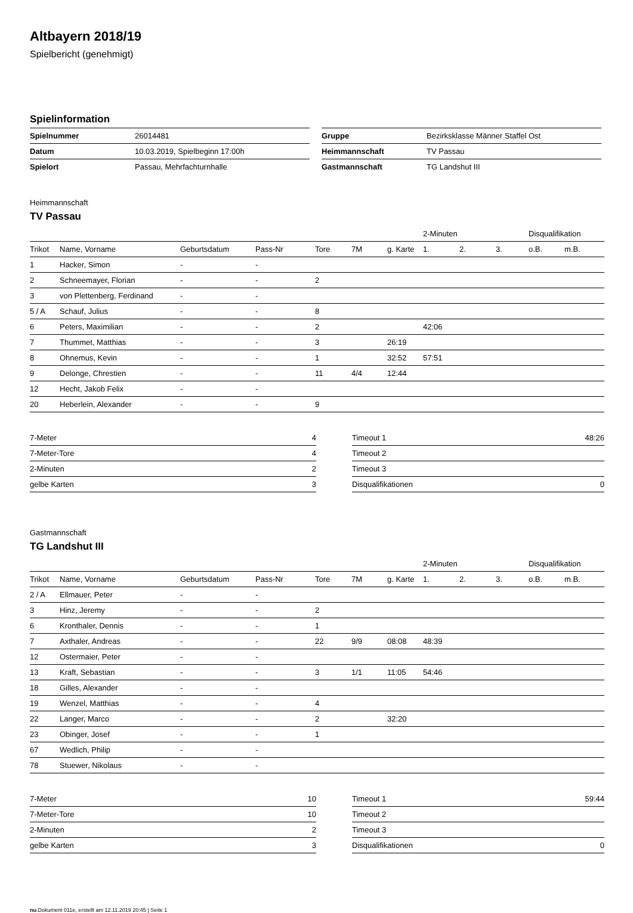Altbayern 2018/19
Spielbericht (genehmigt)
Spielinformation
| Spielnummer | 26014481 |
| Datum | 10.03.2019, Spielbeginn 17:00h |
| Spielort | Passau, Mehrfachturnhalle |
| Gruppe | Bezirksklasse Männer Staffel Ost |
| Heimmannschaft | TV Passau |
| Gastmannschaft | TG Landshut III |
Heimmannschaft
TV Passau
| | | | | | | | 2-Minuten | | | Disqualifikation | |
| --- | --- | --- | --- | --- | --- | --- | --- | --- | --- | --- | --- |
| Trikot | Name, Vorname | Geburtsdatum | Pass-Nr | Tore | 7M | g. Karte | 1. | 2. | 3. | o.B. | m.B. |
| 1 | Hacker, Simon | - | - | | | | | | | | |
| 2 | Schneemayer, Florian | - | - | 2 | | | | | | | |
| 3 | von Plettenberg, Ferdinand | - | - | | | | | | | | |
| 5 / A | Schauf, Julius | - | - | 8 | | | | | | | |
| 6 | Peters, Maximilian | - | - | 2 | | | 42:06 | | | | |
| 7 | Thummet, Matthias | - | - | 3 | | 26:19 | | | | | |
| 8 | Ohnemus, Kevin | - | - | 1 | | 32:52 | 57:51 | | | | |
| 9 | Delonge, Chrestien | - | - | 11 | 4/4 | 12:44 | | | | | |
| 12 | Hecht, Jakob Felix | - | - | | | | | | | | |
| 20 | Heberlein, Alexander | - | - | 9 | | | | | | | |
| 7-Meter | 4 |
| 7-Meter-Tore | 4 |
| 2-Minuten | 2 |
| gelbe Karten | 3 |
| Timeout 1 | 48:26 |
| Timeout 2 | |
| Timeout 3 | |
| Disqualifikationen | 0 |
Gastmannschaft
TG Landshut III
| | | | | | | | 2-Minuten | | | Disqualifikation | |
| --- | --- | --- | --- | --- | --- | --- | --- | --- | --- | --- | --- |
| Trikot | Name, Vorname | Geburtsdatum | Pass-Nr | Tore | 7M | g. Karte | 1. | 2. | 3. | o.B. | m.B. |
| 2 / A | Ellmauer, Peter | - | - | | | | | | | | |
| 3 | Hinz, Jeremy | - | - | 2 | | | | | | | |
| 6 | Kronthaler, Dennis | - | - | 1 | | | | | | | |
| 7 | Axthaler, Andreas | - | - | 22 | 9/9 | 08:08 | 48:39 | | | | |
| 12 | Ostermaier, Peter | - | - | | | | | | | | |
| 13 | Kraft, Sebastian | - | - | 3 | 1/1 | 11:05 | 54:46 | | | | |
| 18 | Gilles, Alexander | - | - | | | | | | | | |
| 19 | Wenzel, Matthias | - | - | 4 | | | | | | | |
| 22 | Langer, Marco | - | - | 2 | | 32:20 | | | | | |
| 23 | Obinger, Josef | - | - | 1 | | | | | | | |
| 67 | Wedlich, Philip | - | - | | | | | | | | |
| 78 | Stuewer, Nikolaus | - | - | | | | | | | | |
| 7-Meter | 10 |
| 7-Meter-Tore | 10 |
| 2-Minuten | 2 |
| gelbe Karten | 3 |
| Timeout 1 | 59:44 |
| Timeout 2 | |
| Timeout 3 | |
| Disqualifikationen | 0 |
nu.Dokument 011e, erstellt am 12.11.2019 20:45 | Seite 1